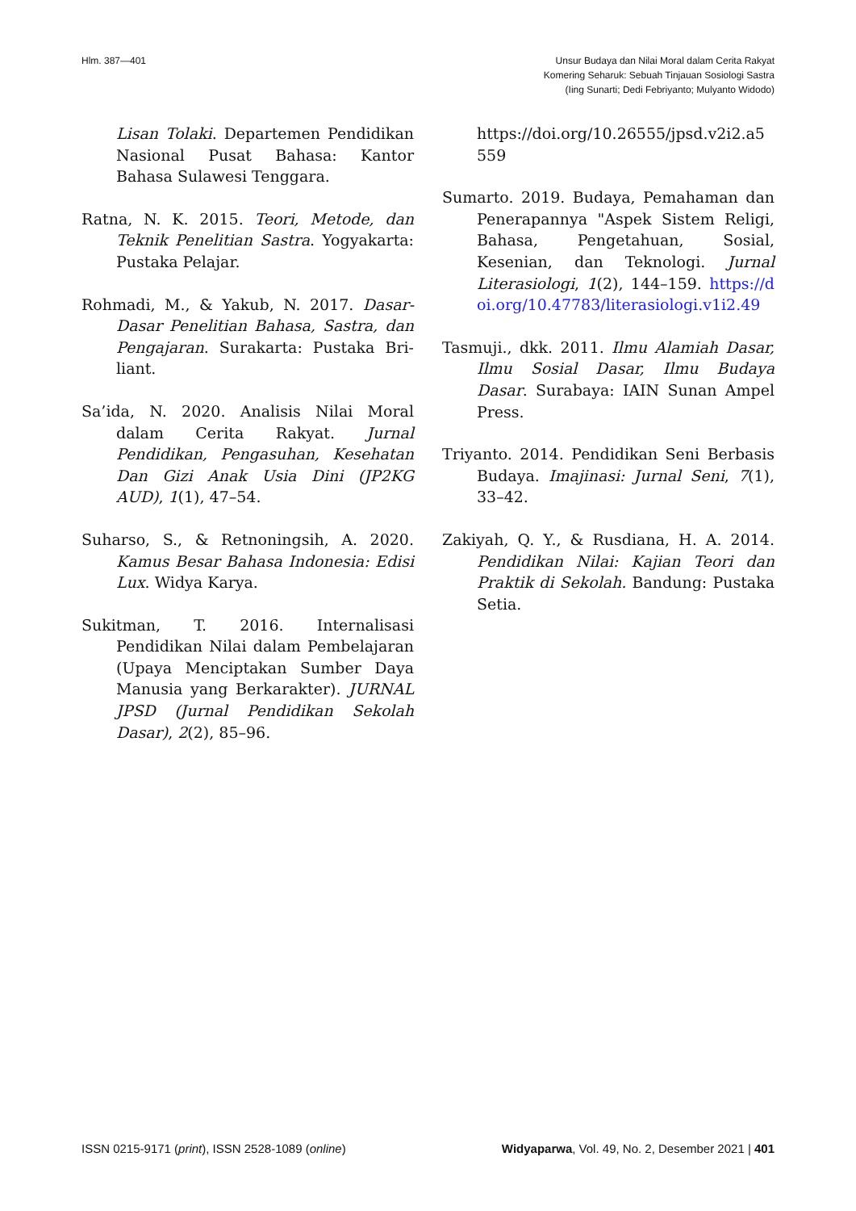Hlm. 387—401 Unsur Budaya dan Nilai Moral dalam Cerita Rakyat
Komering Seharuk: Sebuah Tinjauan Sosiologi Sastra
(Iing Sunarti; Dedi Febriyanto; Mulyanto Widodo)
Lisan Tolaki. Departemen Pendidikan Nasional Pusat Bahasa: Kantor Bahasa Sulawesi Tenggara.
Ratna, N. K. 2015. Teori, Metode, dan Teknik Penelitian Sastra. Yogyakarta: Pustaka Pelajar.
Rohmadi, M., & Yakub, N. 2017. Dasar-Dasar Penelitian Bahasa, Sastra, dan Pengajaran. Surakarta: Pustaka Bri-liant.
Sa’ida, N. 2020. Analisis Nilai Moral dalam Cerita Rakyat. Jurnal Pendidikan, Pengasuhan, Kesehatan Dan Gizi Anak Usia Dini (JP2KG AUD), 1(1), 47–54.
Suharso, S., & Retnoningsih, A. 2020. Kamus Besar Bahasa Indonesia: Edisi Lux. Widya Karya.
Sukitman, T. 2016. Internalisasi Pendidikan Nilai dalam Pembelajaran (Upaya Menciptakan Sumber Daya Manusia yang Berkarakter). JURNAL JPSD (Jurnal Pendidikan Sekolah Dasar), 2(2), 85–96.
https://doi.org/10.26555/jpsd.v2i2.a5559
Sumarto. 2019. Budaya, Pemahaman dan Penerapannya "Aspek Sistem Religi, Bahasa, Pengetahuan, Sosial, Kesenian, dan Teknologi. Jurnal Literasiologi, 1(2), 144–159. https://doi.org/10.47783/literasiologi.v1i2.49
Tasmuji., dkk. 2011. Ilmu Alamiah Dasar, Ilmu Sosial Dasar, Ilmu Budaya Dasar. Surabaya: IAIN Sunan Ampel Press.
Triyanto. 2014. Pendidikan Seni Berbasis Budaya. Imajinasi: Jurnal Seni, 7(1), 33–42.
Zakiyah, Q. Y., & Rusdiana, H. A. 2014. Pendidikan Nilai: Kajian Teori dan Praktik di Sekolah. Bandung: Pustaka Setia.
ISSN 0215-9171 (print), ISSN 2528-1089 (online)
Widyaparwa, Vol. 49, No. 2, Desember 2021 | 401